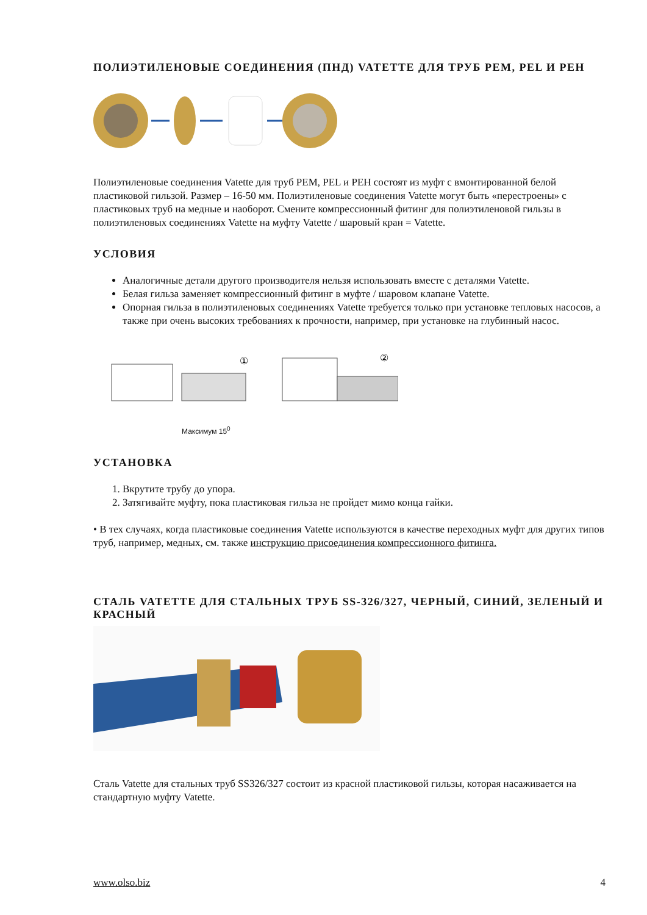ПОЛИЭТИЛЕНОВЫЕ СОЕДИНЕНИЯ (ПНД) VATETTE ДЛЯ ТРУБ PEM, PEL И PEH
Полиэтиленовые соединения Vatette для труб PEM, PEL и PEH состоят из муфт с вмонтированной белой пластиковой гильзой. Размер – 16-50 мм. Полиэтиленовые соединения Vatette могут быть «перестроены» с пластиковых труб на медные и наоборот. Смените компрессионный фитинг для полиэтиленовой гильзы в полиэтиленовых соединениях Vatette на муфту Vatette / шаровый кран = Vatette.
УСЛОВИЯ
Аналогичные детали другого производителя нельзя использовать вместе с деталями Vatette.
Белая гильза заменяет компрессионный фитинг в муфте / шаровом клапане Vatette.
Опорная гильза в полиэтиленовых соединениях Vatette требуется только при установке тепловых насосов, а также при очень высоких требованиях к прочности, например, при установке на глубинный насос.
①
②
Максимум 15<sup>0</sup>
УСТАНОВКА
1. Вкрутите трубу до упора.
2. Затягивайте муфту, пока пластиковая гильза не пройдет мимо конца гайки.
• В тех случаях, когда пластиковые соединения Vatette используются в качестве переходных муфт для других типов труб, например, медных, см. также инструкцию присоединения компрессионного фитинга.
СТАЛЬ VATETTE ДЛЯ СТАЛЬНЫХ ТРУБ SS-326/327, ЧЕРНЫЙ, СИНИЙ, ЗЕЛЕНЫЙ И КРАСНЫЙ
Сталь Vatette для стальных труб SS326/327 состоит из красной пластиковой гильзы, которая насаживается на стандартную муфту Vatette.
www.olso.biz 4